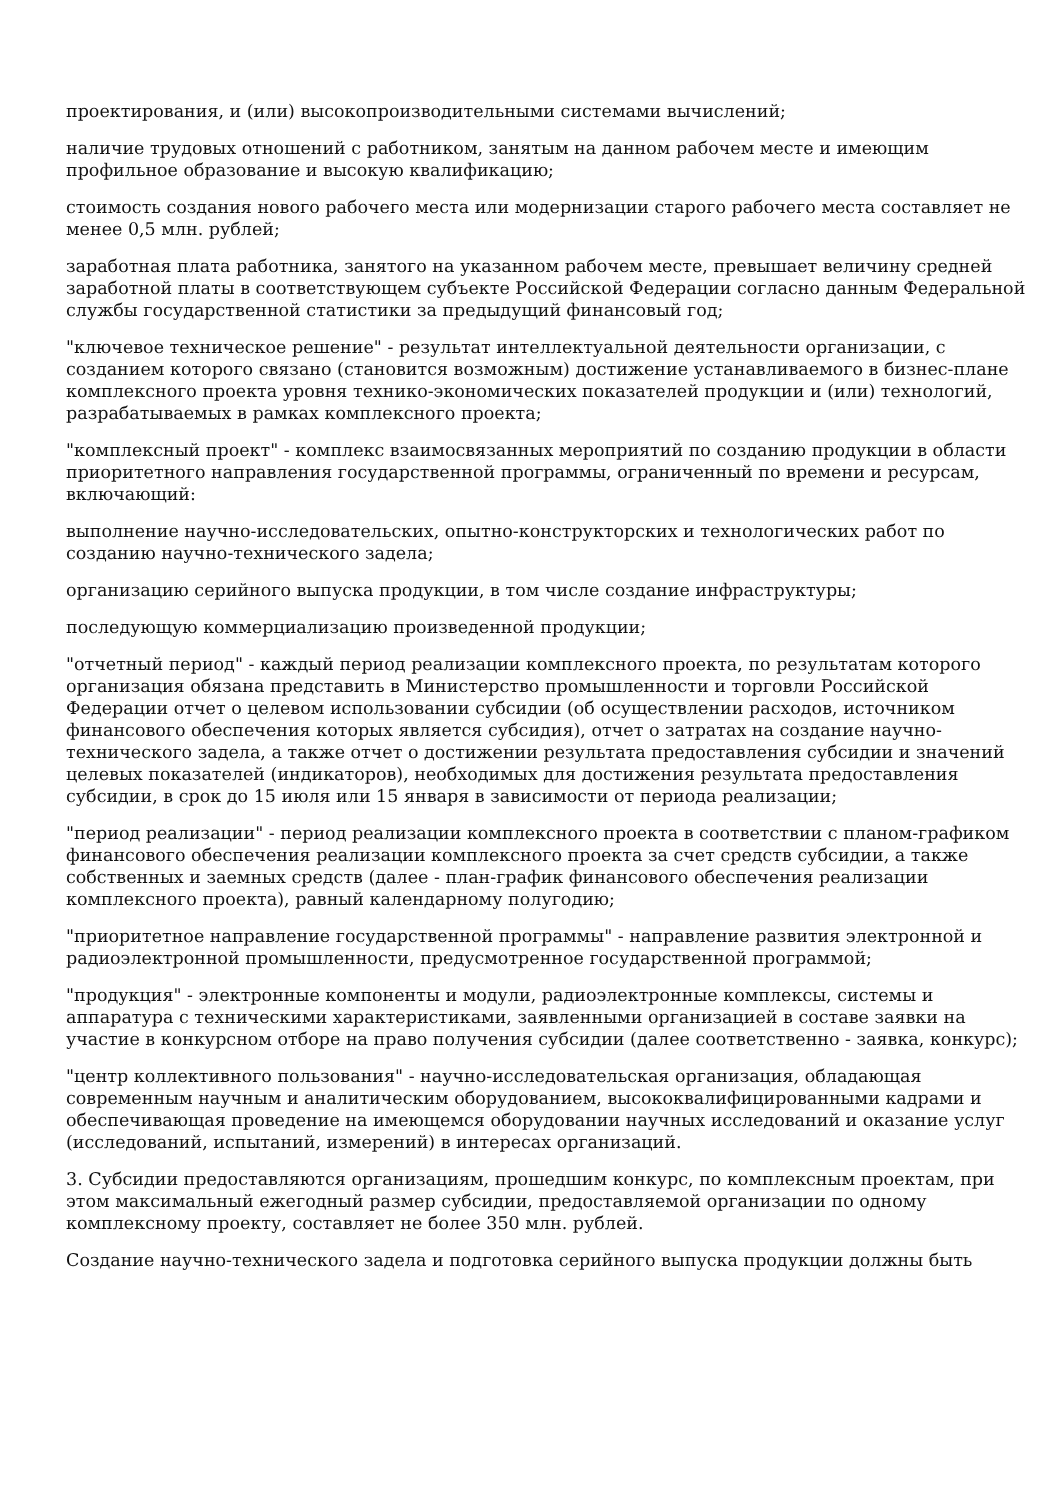проектирования, и (или) высокопроизводительными системами вычислений;
наличие трудовых отношений с работником, занятым на данном рабочем месте и имеющим профильное образование и высокую квалификацию;
стоимость создания нового рабочего места или модернизации старого рабочего места составляет не менее 0,5 млн. рублей;
заработная плата работника, занятого на указанном рабочем месте, превышает величину средней заработной платы в соответствующем субъекте Российской Федерации согласно данным Федеральной службы государственной статистики за предыдущий финансовый год;
"ключевое техническое решение" - результат интеллектуальной деятельности организации, с созданием которого связано (становится возможным) достижение устанавливаемого в бизнес-плане комплексного проекта уровня технико-экономических показателей продукции и (или) технологий, разрабатываемых в рамках комплексного проекта;
"комплексный проект" - комплекс взаимосвязанных мероприятий по созданию продукции в области приоритетного направления государственной программы, ограниченный по времени и ресурсам, включающий:
выполнение научно-исследовательских, опытно-конструкторских и технологических работ по созданию научно-технического задела;
организацию серийного выпуска продукции, в том числе создание инфраструктуры;
последующую коммерциализацию произведенной продукции;
"отчетный период" - каждый период реализации комплексного проекта, по результатам которого организация обязана представить в Министерство промышленности и торговли Российской Федерации отчет о целевом использовании субсидии (об осуществлении расходов, источником финансового обеспечения которых является субсидия), отчет о затратах на создание научно-технического задела, а также отчет о достижении результата предоставления субсидии и значений целевых показателей (индикаторов), необходимых для достижения результата предоставления субсидии, в срок до 15 июля или 15 января в зависимости от периода реализации;
"период реализации" - период реализации комплексного проекта в соответствии с планом-графиком финансового обеспечения реализации комплексного проекта за счет средств субсидии, а также собственных и заемных средств (далее - план-график финансового обеспечения реализации комплексного проекта), равный календарному полугодию;
"приоритетное направление государственной программы" - направление развития электронной и радиоэлектронной промышленности, предусмотренное государственной программой;
"продукция" - электронные компоненты и модули, радиоэлектронные комплексы, системы и аппаратура с техническими характеристиками, заявленными организацией в составе заявки на участие в конкурсном отборе на право получения субсидии (далее соответственно - заявка, конкурс);
"центр коллективного пользования" - научно-исследовательская организация, обладающая современным научным и аналитическим оборудованием, высококвалифицированными кадрами и обеспечивающая проведение на имеющемся оборудовании научных исследований и оказание услуг (исследований, испытаний, измерений) в интересах организаций.
3. Субсидии предоставляются организациям, прошедшим конкурс, по комплексным проектам, при этом максимальный ежегодный размер субсидии, предоставляемой организации по одному комплексному проекту, составляет не более 350 млн. рублей.
Создание научно-технического задела и подготовка серийного выпуска продукции должны быть